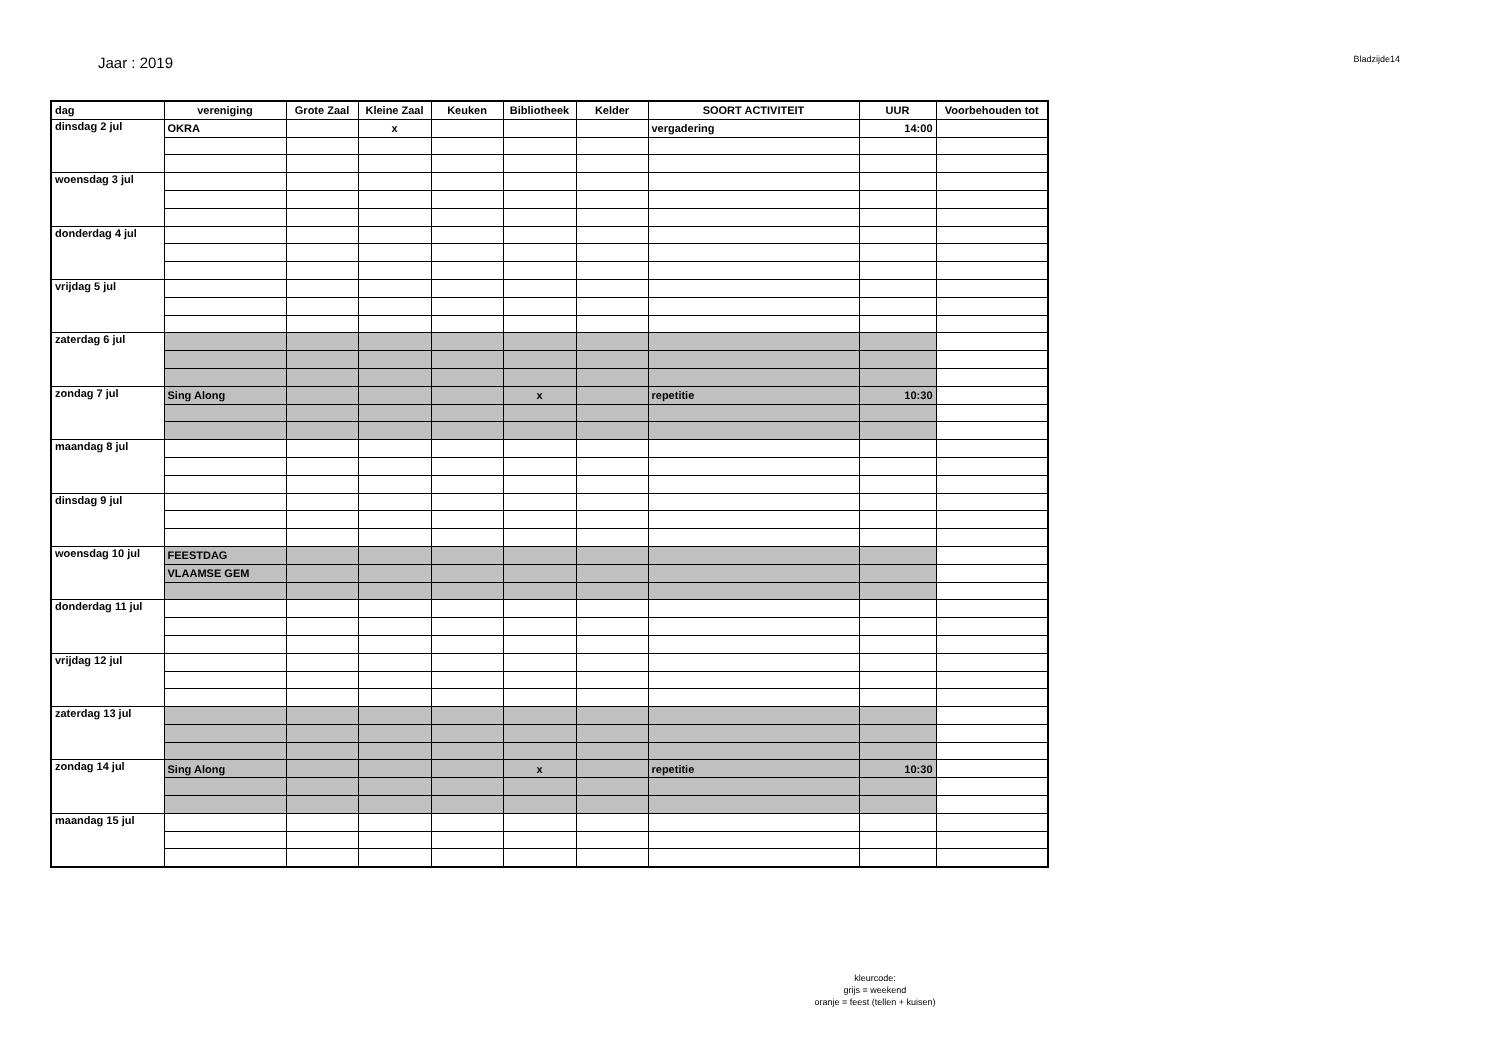Jaar : 2019
Bladzijde14
| dag | vereniging | Grote Zaal | Kleine Zaal | Keuken | Bibliotheek | Kelder | SOORT ACTIVITEIT | UUR | Voorbehouden tot |
| --- | --- | --- | --- | --- | --- | --- | --- | --- | --- |
| dinsdag 2 jul | OKRA | | x | | | | vergadering | 14:00 | |
| woensdag 3 jul | | | | | | | | | |
| donderdag 4 jul | | | | | | | | | |
| vrijdag 5 jul | | | | | | | | | |
| zaterdag 6 jul | | | | | | | | | |
| zondag 7 jul | Sing Along | | | | x | | repetitie | 10:30 | |
| maandag 8 jul | | | | | | | | | |
| dinsdag 9 jul | | | | | | | | | |
| woensdag 10 jul | FEESTDAG | | | | | | | | |
| | VLAAMSE GEM | | | | | | | | |
| donderdag 11 jul | | | | | | | | | |
| vrijdag 12 jul | | | | | | | | | |
| zaterdag 13 jul | | | | | | | | | |
| zondag 14 jul | Sing Along | | | | x | | repetitie | 10:30 | |
| maandag 15 jul | | | | | | | | | |
kleurcode:
grijs = weekend
oranje = feest (tellen + kuisen)